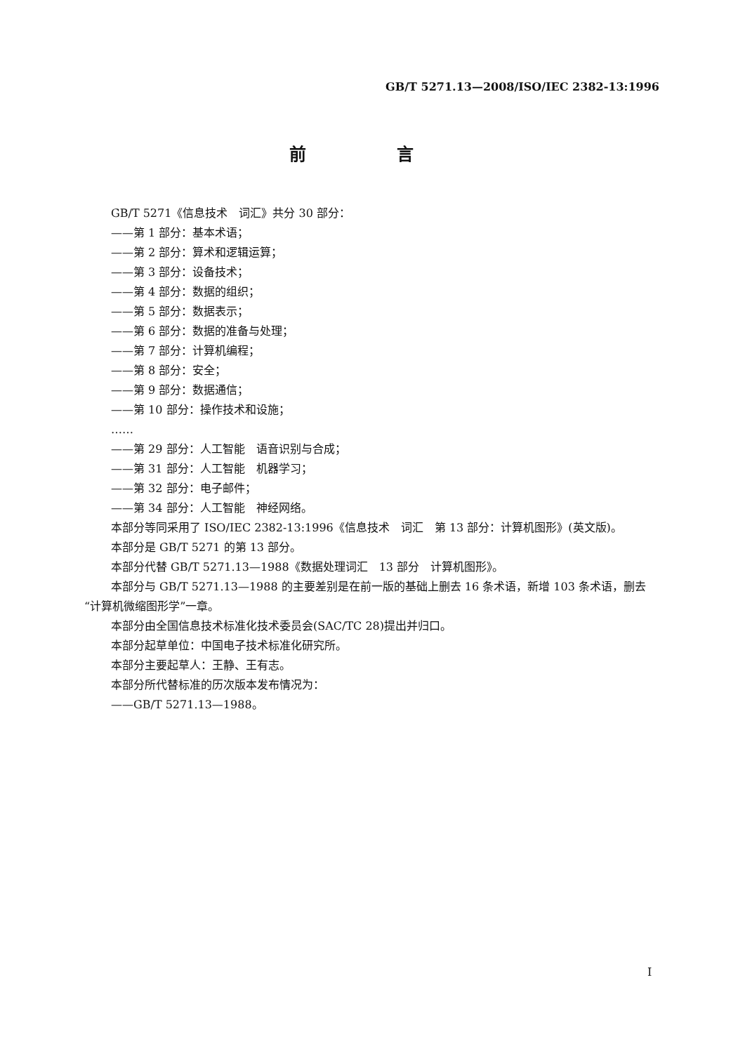GB/T 5271.13—2008/ISO/IEC 2382-13:1996
前 言
GB/T 5271《信息技术　词汇》共分 30 部分：
——第 1 部分：基本术语；
——第 2 部分：算术和逻辑运算；
——第 3 部分：设备技术；
——第 4 部分：数据的组织；
——第 5 部分：数据表示；
——第 6 部分：数据的准备与处理；
——第 7 部分：计算机编程；
——第 8 部分：安全；
——第 9 部分：数据通信；
——第 10 部分：操作技术和设施；
……
——第 29 部分：人工智能　语音识别与合成；
——第 31 部分：人工智能　机器学习；
——第 32 部分：电子邮件；
——第 34 部分：人工智能　神经网络。
本部分等同采用了 ISO/IEC 2382-13:1996《信息技术　词汇　第 13 部分：计算机图形》(英文版)。
本部分是 GB/T 5271 的第 13 部分。
本部分代替 GB/T 5271.13—1988《数据处理词汇　13 部分　计算机图形》。
本部分与 GB/T 5271.13—1988 的主要差别是在前一版的基础上删去 16 条术语，新增 103 条术语，删去“计算机微缩图形学”一章。
本部分由全国信息技术标准化技术委员会(SAC/TC 28)提出并归口。
本部分起草单位：中国电子技术标准化研究所。
本部分主要起草人：王静、王有志。
本部分所代替标准的历次版本发布情况为：
——GB/T 5271.13—1988。
I